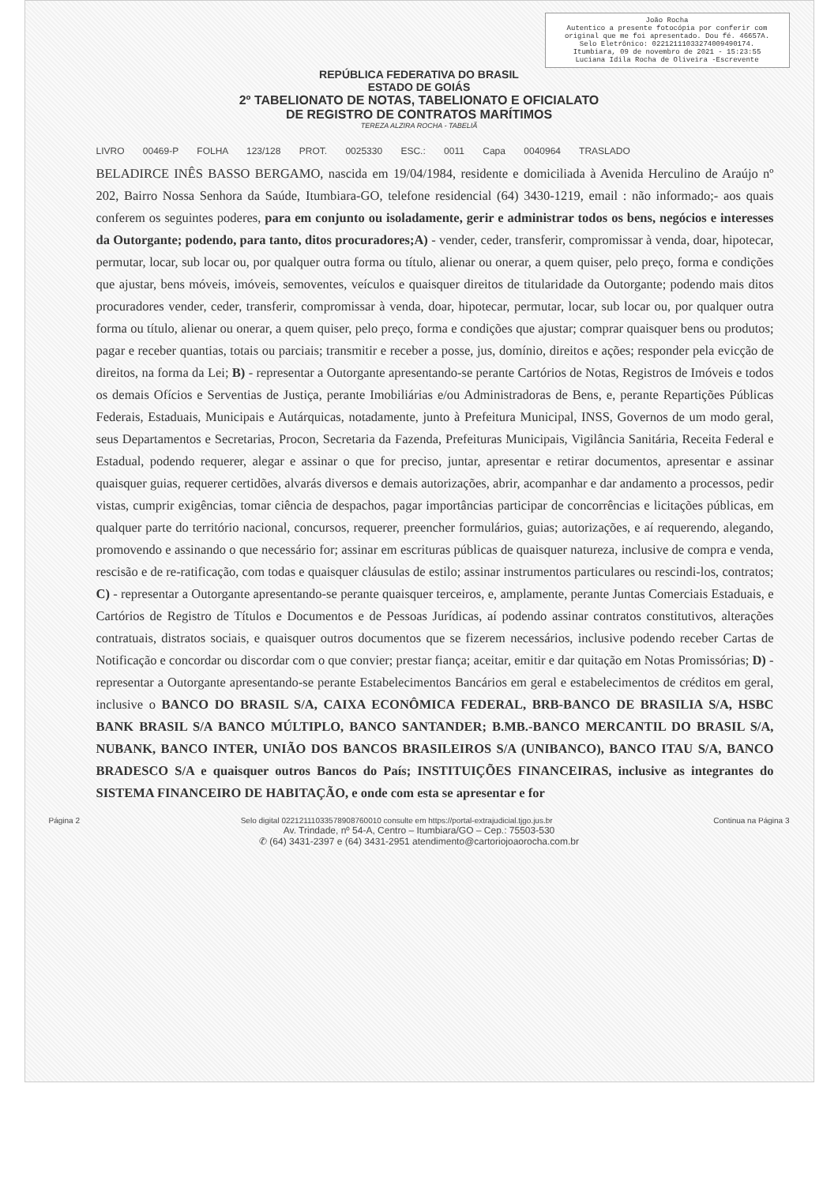João Rocha
Autentico a presente fotocópia por conferir com original que me foi apresentado. Dou fé. 46657A.
Selo Eletrônico: 02212111033274009490174.
Itumbiara, 09 de novembro de 2021 - 15:23:55
Luciana Idila Rocha de Oliveira -Escrevente
REPÚBLICA FEDERATIVA DO BRASIL
ESTADO DE GOIÁS
2º TABELIONATO DE NOTAS, TABELIONATO E OFICIALATO
DE REGISTRO DE CONTRATOS MARÍTIMOS
TEREZA ALZIRA ROCHA - TABELIÃ
LIVRO 00469-P FOLHA 123/128 PROT. 0025330 ESC.: 0011 Capa 0040964 TRASLADO
BELADIRCE INÊS BASSO BERGAMO, nascida em 19/04/1984, residente e domiciliada à Avenida Herculino de Araújo nº 202, Bairro Nossa Senhora da Saúde, Itumbiara-GO, telefone residencial (64) 3430-1219, email : não informado;- aos quais conferem os seguintes poderes, para em conjunto ou isoladamente, gerir e administrar todos os bens, negócios e interesses da Outorgante; podendo, para tanto, ditos procuradores;A) - vender, ceder, transferir, compromissar à venda, doar, hipotecar, permutar, locar, sub locar ou, por qualquer outra forma ou título, alienar ou onerar, a quem quiser, pelo preço, forma e condições que ajustar, bens móveis, imóveis, semoventes, veículos e quaisquer direitos de titularidade da Outorgante; podendo mais ditos procuradores vender, ceder, transferir, compromissar à venda, doar, hipotecar, permutar, locar, sub locar ou, por qualquer outra forma ou título, alienar ou onerar, a quem quiser, pelo preço, forma e condições que ajustar; comprar quaisquer bens ou produtos; pagar e receber quantias, totais ou parciais; transmitir e receber a posse, jus, domínio, direitos e ações; responder pela evicção de direitos, na forma da Lei; B) - representar a Outorgante apresentando-se perante Cartórios de Notas, Registros de Imóveis e todos os demais Ofícios e Serventias de Justiça, perante Imobiliárias e/ou Administradoras de Bens, e, perante Repartições Públicas Federais, Estaduais, Municipais e Autárquicas, notadamente, junto à Prefeitura Municipal, INSS, Governos de um modo geral, seus Departamentos e Secretarias, Procon, Secretaria da Fazenda, Prefeituras Municipais, Vigilância Sanitária, Receita Federal e Estadual, podendo requerer, alegar e assinar o que for preciso, juntar, apresentar e retirar documentos, apresentar e assinar quaisquer guias, requerer certidões, alvarás diversos e demais autorizações, abrir, acompanhar e dar andamento a processos, pedir vistas, cumprir exigências, tomar ciência de despachos, pagar importâncias participar de concorrências e licitações públicas, em qualquer parte do território nacional, concursos, requerer, preencher formulários, guias; autorizações, e aí requerendo, alegando, promovendo e assinando o que necessário for; assinar em escrituras públicas de quaisquer natureza, inclusive de compra e venda, rescisão e de re-ratificação, com todas e quaisquer cláusulas de estilo; assinar instrumentos particulares ou rescindi-los, contratos; C) - representar a Outorgante apresentando-se perante quaisquer terceiros, e, amplamente, perante Juntas Comerciais Estaduais, e Cartórios de Registro de Títulos e Documentos e de Pessoas Jurídicas, aí podendo assinar contratos constitutivos, alterações contratuais, distratos sociais, e quaisquer outros documentos que se fizerem necessários, inclusive podendo receber Cartas de Notificação e concordar ou discordar com o que convier; prestar fiança; aceitar, emitir e dar quitação em Notas Promissórias; D) - representar a Outorgante apresentando-se perante Estabelecimentos Bancários em geral e estabelecimentos de créditos em geral, inclusive o BANCO DO BRASIL S/A, CAIXA ECONÔMICA FEDERAL, BRB-BANCO DE BRASILIA S/A, HSBC BANK BRASIL S/A BANCO MÚLTIPLO, BANCO SANTANDER; B.MB.-BANCO MERCANTIL DO BRASIL S/A, NUBANK, BANCO INTER, UNIÃO DOS BANCOS BRASILEIROS S/A (UNIBANCO), BANCO ITAU S/A, BANCO BRADESCO S/A e quaisquer outros Bancos do País; INSTITUIÇÕES FINANCEIRAS, inclusive as integrantes do SISTEMA FINANCEIRO DE HABITAÇÃO, e onde com esta se apresentar e for
Página 2 Selo digital 02212111033578908760010 consulte em https://portal-extrajudicial.tjgo.jus.br Continua na Página 3
Av. Trindade, nº 54-A, Centro – Itumbiara/GO – Cep.: 75503-530
✆ (64) 3431-2397 e (64) 3431-2951 atendimento@cartoriojoaorocha.com.br